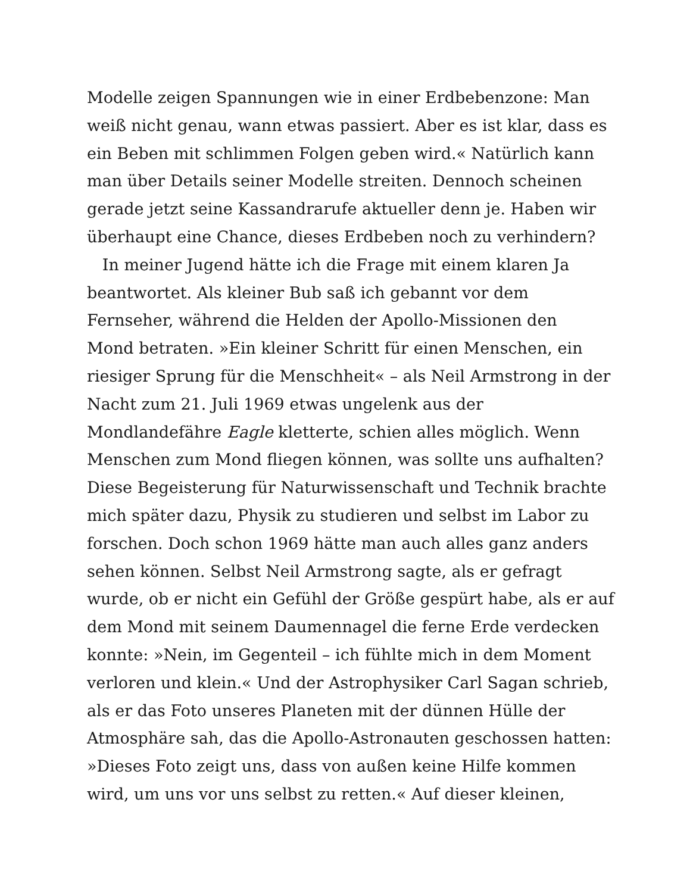Modelle zeigen Spannungen wie in einer Erdbebenzone: Man
weiß nicht genau, wann etwas passiert. Aber es ist klar, dass es
ein Beben mit schlimmen Folgen geben wird.« Natürlich kann
man über Details seiner Modelle streiten. Dennoch scheinen
gerade jetzt seine Kassandrarufe aktueller denn je. Haben wir
überhaupt eine Chance, dieses Erdbeben noch zu verhindern?
In meiner Jugend hätte ich die Frage mit einem klaren Ja
beantwortet. Als kleiner Bub saß ich gebannt vor dem
Fernseher, während die Helden der Apollo-Missionen den
Mond betraten. »Ein kleiner Schritt für einen Menschen, ein
riesiger Sprung für die Menschheit« – als Neil Armstrong in der
Nacht zum 21. Juli 1969 etwas ungelenk aus der
Mondlandefähre Eagle kletterte, schien alles möglich. Wenn
Menschen zum Mond fliegen können, was sollte uns aufhalten?
Diese Begeisterung für Naturwissenschaft und Technik brachte
mich später dazu, Physik zu studieren und selbst im Labor zu
forschen. Doch schon 1969 hätte man auch alles ganz anders
sehen können. Selbst Neil Armstrong sagte, als er gefragt
wurde, ob er nicht ein Gefühl der Größe gespürt habe, als er auf
dem Mond mit seinem Daumennagel die ferne Erde verdecken
konnte: »Nein, im Gegenteil – ich fühlte mich in dem Moment
verloren und klein.« Und der Astrophysiker Carl Sagan schrieb,
als er das Foto unseres Planeten mit der dünnen Hülle der
Atmosphäre sah, das die Apollo-Astronauten geschossen hatten:
»Dieses Foto zeigt uns, dass von außen keine Hilfe kommen
wird, um uns vor uns selbst zu retten.« Auf dieser kleinen,